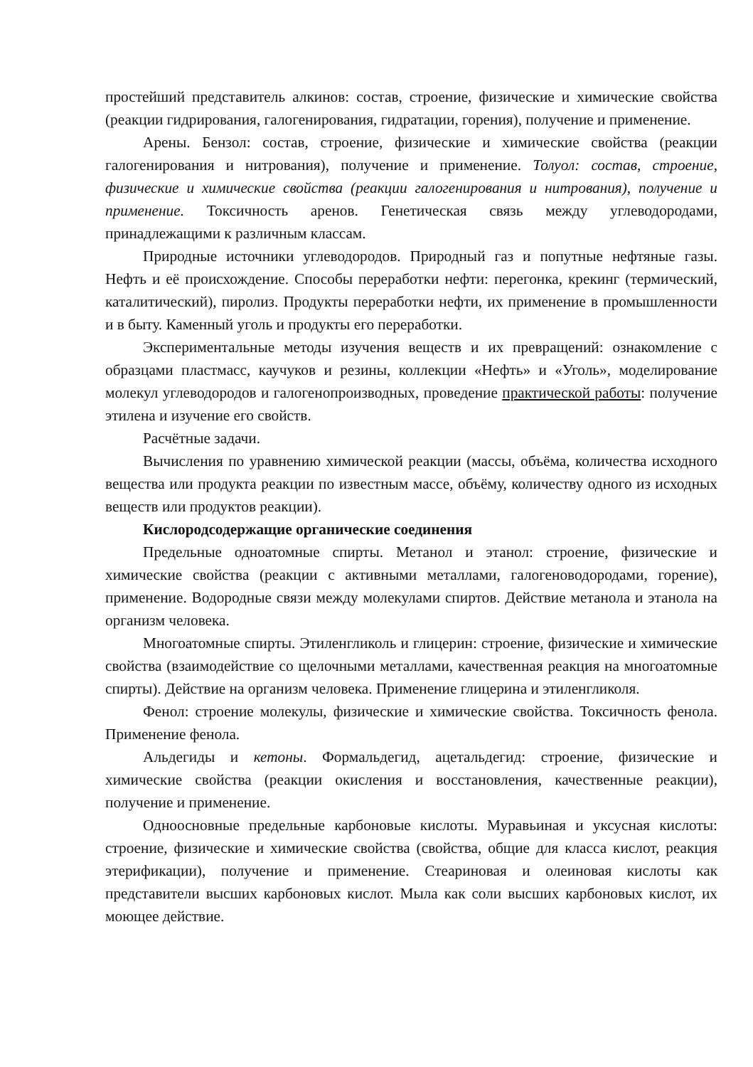простейший представитель алкинов: состав, строение, физические и химические свойства (реакции гидрирования, галогенирования, гидратации, горения), получение и применение.
Арены. Бензол: состав, строение, физические и химические свойства (реакции галогенирования и нитрования), получение и применение. Толуол: состав, строение, физические и химические свойства (реакции галогенирования и нитрования), получение и применение. Токсичность аренов. Генетическая связь между углеводородами, принадлежащими к различным классам.
Природные источники углеводородов. Природный газ и попутные нефтяные газы. Нефть и её происхождение. Способы переработки нефти: перегонка, крекинг (термический, каталитический), пиролиз. Продукты переработки нефти, их применение в промышленности и в быту. Каменный уголь и продукты его переработки.
Экспериментальные методы изучения веществ и их превращений: ознакомление с образцами пластмасс, каучуков и резины, коллекции «Нефть» и «Уголь», моделирование молекул углеводородов и галогенопроизводных, проведение практической работы: получение этилена и изучение его свойств.
Расчётные задачи.
Вычисления по уравнению химической реакции (массы, объёма, количества исходного вещества или продукта реакции по известным массе, объёму, количеству одного из исходных веществ или продуктов реакции).
Кислородсодержащие органические соединения
Предельные одноатомные спирты. Метанол и этанол: строение, физические и химические свойства (реакции с активными металлами, галогеноводородами, горение), применение. Водородные связи между молекулами спиртов. Действие метанола и этанола на организм человека.
Многоатомные спирты. Этиленгликоль и глицерин: строение, физические и химические свойства (взаимодействие со щелочными металлами, качественная реакция на многоатомные спирты). Действие на организм человека. Применение глицерина и этиленгликоля.
Фенол: строение молекулы, физические и химические свойства. Токсичность фенола. Применение фенола.
Альдегиды и кетоны. Формальдегид, ацетальдегид: строение, физические и химические свойства (реакции окисления и восстановления, качественные реакции), получение и применение.
Одноосновные предельные карбоновые кислоты. Муравьиная и уксусная кислоты: строение, физические и химические свойства (свойства, общие для класса кислот, реакция этерификации), получение и применение. Стеариновая и олеиновая кислоты как представители высших карбоновых кислот. Мыла как соли высших карбоновых кислот, их моющее действие.